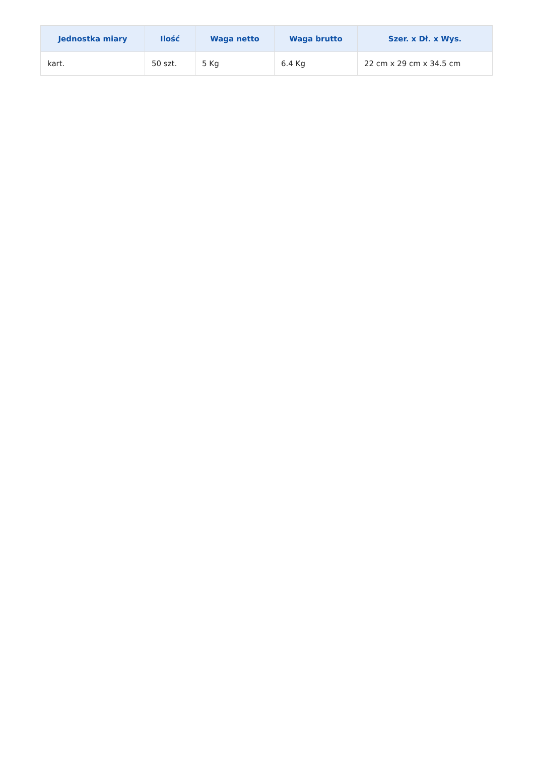| Jednostka miary | Ilość | Waga netto | Waga brutto | Szer. x Dł. x Wys. |
| --- | --- | --- | --- | --- |
| kart. | 50 szt. | 5 Kg | 6.4 Kg | 22 cm x 29 cm x 34.5 cm |